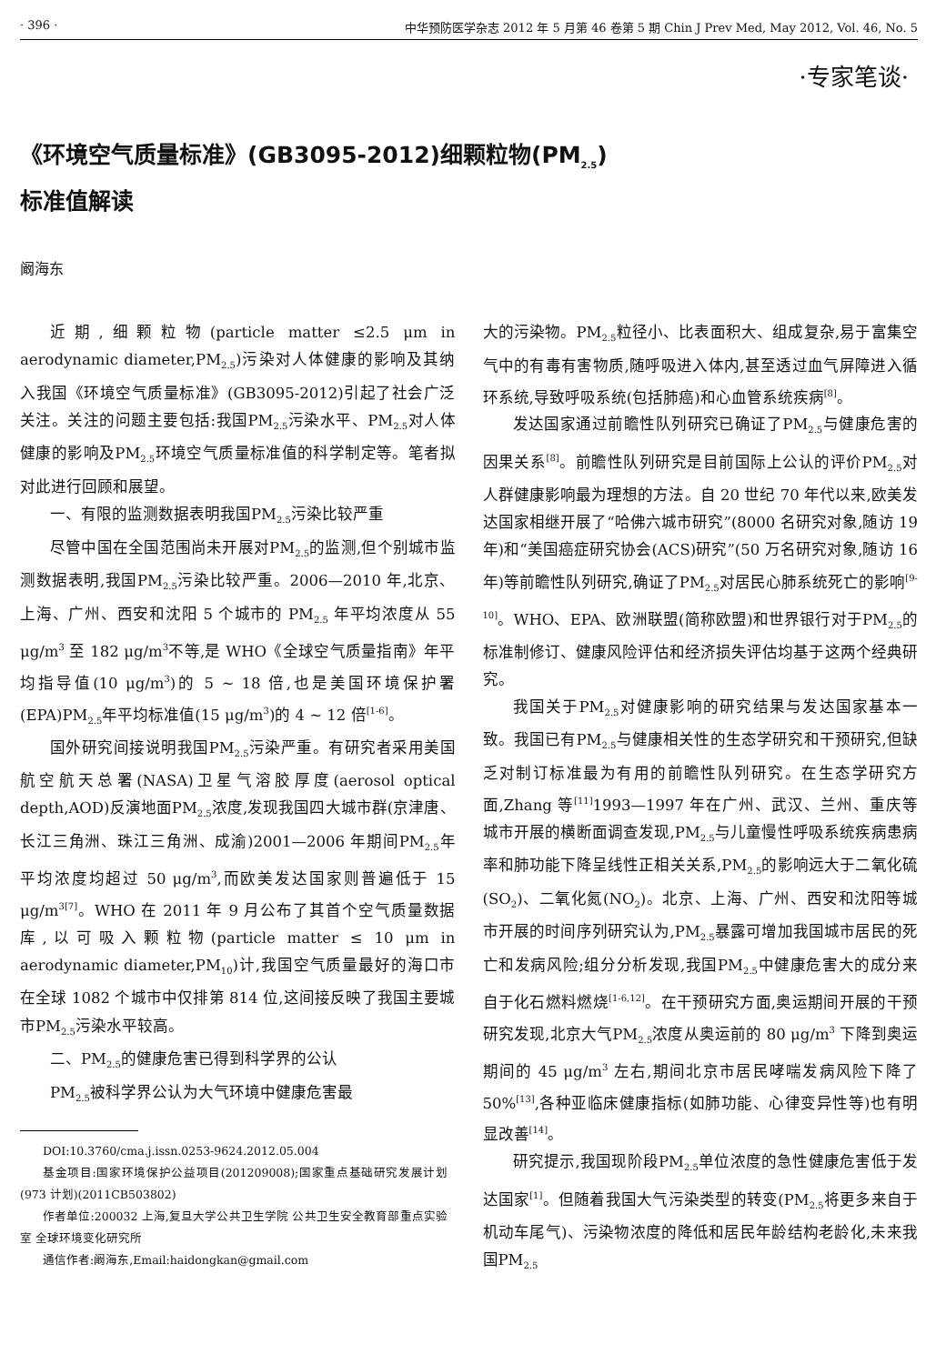· 396 · 中华预防医学杂志 2012 年 5 月第 46 卷第 5 期 Chin J Prev Med, May 2012, Vol. 46, No. 5
·专家笔谈·
《环境空气质量标准》(GB3095-2012)细颗粒物(PM<sub>2.5</sub>)
标准值解读
阚海东
近期,细颗粒物(particle matter ≤2.5 μm in aerodynamic diameter,PM<sub>2.5</sub>)污染对人体健康的影响及其纳入我国《环境空气质量标准》(GB3095-2012)引起了社会广泛关注。关注的问题主要包括:我国PM<sub>2.5</sub>污染水平、PM<sub>2.5</sub>对人体健康的影响及PM<sub>2.5</sub>环境空气质量标准值的科学制定等。笔者拟对此进行回顾和展望。
一、有限的监测数据表明我国PM<sub>2.5</sub>污染比较严重
尽管中国在全国范围尚未开展对PM<sub>2.5</sub>的监测,但个别城市监测数据表明,我国PM<sub>2.5</sub>污染比较严重。2006—2010 年,北京、上海、广州、西安和沈阳 5 个城市的 PM<sub>2.5</sub> 年平均浓度从 55 μg/m<sup>3</sup> 至 182 μg/m<sup>3</sup>不等,是 WHO《全球空气质量指南》年平均指导值(10 μg/m<sup>3</sup>)的 5 ~ 18 倍,也是美国环境保护署(EPA)PM<sub>2.5</sub>年平均标准值(15 μg/m<sup>3</sup>)的 4 ~ 12 倍<sup>[1-6]</sup>。
国外研究间接说明我国PM<sub>2.5</sub>污染严重。有研究者采用美国航空航天总署(NASA)卫星气溶胶厚度(aerosol optical depth,AOD)反演地面PM<sub>2.5</sub>浓度,发现我国四大城市群(京津唐、长江三角洲、珠江三角洲、成渝)2001—2006 年期间PM<sub>2.5</sub>年平均浓度均超过 50 μg/m<sup>3</sup>,而欧美发达国家则普遍低于 15 μg/m<sup>3</sup><sup>[7]</sup>。WHO 在 2011 年 9 月公布了其首个空气质量数据库,以可吸入颗粒物(particle matter ≤ 10 μm in aerodynamic diameter,PM<sub>10</sub>)计,我国空气质量最好的海口市在全球 1082 个城市中仅排第 814 位,这间接反映了我国主要城市PM<sub>2.5</sub>污染水平较高。
二、PM<sub>2.5</sub>的健康危害已得到科学界的公认
PM<sub>2.5</sub>被科学界公认为大气环境中健康危害最
DOI:10.3760/cma.j.issn.0253-9624.2012.05.004
基金项目:国家环境保护公益项目(201209008);国家重点基础研究发展计划(973 计划)(2011CB503802)
作者单位:200032 上海,复旦大学公共卫生学院 公共卫生安全教育部重点实验室 全球环境变化研究所
通信作者:阚海东,Email:haidongkan@gmail.com
大的污染物。PM<sub>2.5</sub>粒径小、比表面积大、组成复杂,易于富集空气中的有毒有害物质,随呼吸进入体内,甚至透过血气屏障进入循环系统,导致呼吸系统(包括肺癌)和心血管系统疾病<sup>[8]</sup>。
发达国家通过前瞻性队列研究已确证了PM<sub>2.5</sub>与健康危害的因果关系<sup>[8]</sup>。前瞻性队列研究是目前国际上公认的评价PM<sub>2.5</sub>对人群健康影响最为理想的方法。自 20 世纪 70 年代以来,欧美发达国家相继开展了“哈佛六城市研究”(8000 名研究对象,随访 19 年)和“美国癌症研究协会(ACS)研究”(50 万名研究对象,随访 16 年)等前瞻性队列研究,确证了PM<sub>2.5</sub>对居民心肺系统死亡的影响<sup>[9-10]</sup>。WHO、EPA、欧洲联盟(简称欧盟)和世界银行对于PM<sub>2.5</sub>的标准制修订、健康风险评估和经济损失评估均基于这两个经典研究。
我国关于PM<sub>2.5</sub>对健康影响的研究结果与发达国家基本一致。我国已有PM<sub>2.5</sub>与健康相关性的生态学研究和干预研究,但缺乏对制订标准最为有用的前瞻性队列研究。在生态学研究方面,Zhang 等<sup>[11]</sup>1993—1997 年在广州、武汉、兰州、重庆等城市开展的横断面调查发现,PM<sub>2.5</sub>与儿童慢性呼吸系统疾病患病率和肺功能下降呈线性正相关关系,PM<sub>2.5</sub>的影响远大于二氧化硫(SO<sub>2</sub>)、二氧化氮(NO<sub>2</sub>)。北京、上海、广州、西安和沈阳等城市开展的时间序列研究认为,PM<sub>2.5</sub>暴露可增加我国城市居民的死亡和发病风险;组分分析发现,我国PM<sub>2.5</sub>中健康危害大的成分来自于化石燃料燃烧<sup>[1-6,12]</sup>。在干预研究方面,奥运期间开展的干预研究发现,北京大气PM<sub>2.5</sub>浓度从奥运前的 80 μg/m<sup>3</sup> 下降到奥运期间的 45 μg/m<sup>3</sup> 左右,期间北京市居民哮喘发病风险下降了 50%<sup>[13]</sup>,各种亚临床健康指标(如肺功能、心律变异性等)也有明显改善<sup>[14]</sup>。
研究提示,我国现阶段PM<sub>2.5</sub>单位浓度的急性健康危害低于发达国家<sup>[1]</sup>。但随着我国大气污染类型的转变(PM<sub>2.5</sub>将更多来自于机动车尾气)、污染物浓度的降低和居民年龄结构老龄化,未来我国PM<sub>2.5</sub>